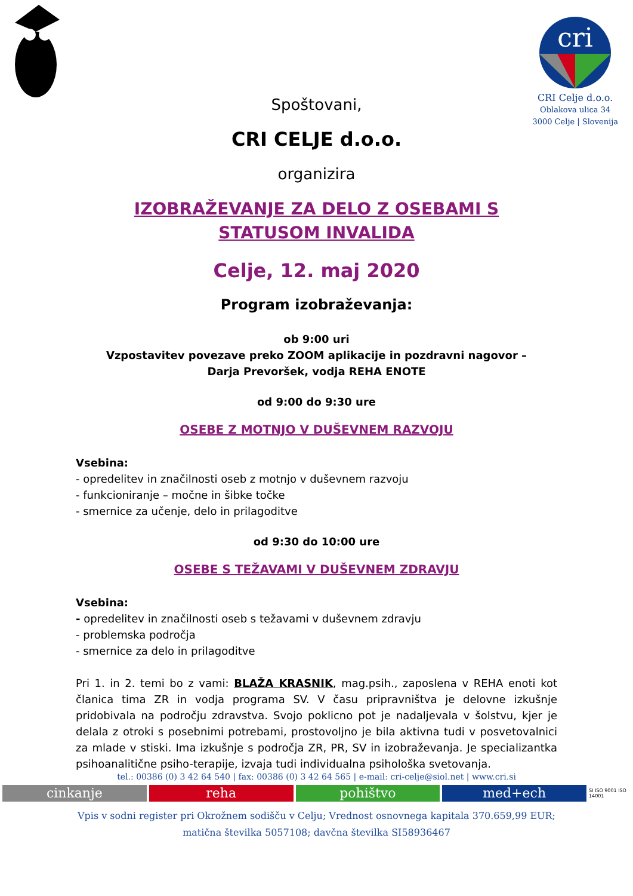cri
CRI Celje d.o.o.
Oblakova ulica 34
3000 Celje | Slovenija
Spoštovani,
CRI CELJE d.o.o.
organizira
IZOBRAŽEVANJE ZA DELO Z OSEBAMI S STATUSOM INVALIDA
Celje, 12. maj 2020
Program izobraževanja:
ob 9:00 uri
Vzpostavitev povezave preko ZOOM aplikacije in pozdravni nagovor –
Darja Prevoršek, vodja REHA ENOTE
od 9:00 do 9:30 ure
OSEBE Z MOTNJO V DUŠEVNEM RAZVOJU
Vsebina:
- opredelitev in značilnosti oseb z motnjo v duševnem razvoju
- funkcioniranje – močne in šibke točke
- smernice za učenje, delo in prilagoditve
od 9:30 do 10:00 ure
OSEBE S TEŽAVAMI V DUŠEVNEM ZDRAVJU
Vsebina:
- opredelitev in značilnosti oseb s težavami v duševnem zdravju
- problemska področja
- smernice za delo in prilagoditve
Pri 1. in 2. temi bo z vami: BLAŽA KRASNIK, mag.psih., zaposlena v REHA enoti kot članica tima ZR in vodja programa SV. V času pripravništva je delovne izkušnje pridobivala na področju zdravstva. Svojo poklicno pot je nadaljevala v šolstvu, kjer je delala z otroki s posebnimi potrebami, prostovoljno je bila aktivna tudi v posvetovalnici za mlade v stiski. Ima izkušnje s področja ZR, PR, SV in izobraževanja. Je specializantka psihoanalitične psiho-terapije, izvaja tudi individualna psihološka svetovanja.
tel.: 00386 (0) 3 42 64 540 | fax: 00386 (0) 3 42 64 565 | e-mail: cri-celje@siol.net | www.cri.si
cinkanje reha pohištvo med+ech
SI ISO 9001 ISO 14001
Vpis v sodni register pri Okrožnem sodišču v Celju; Vrednost osnovnega kapitala 370.659,99 EUR;
matična številka 5057108; davčna številka SI58936467